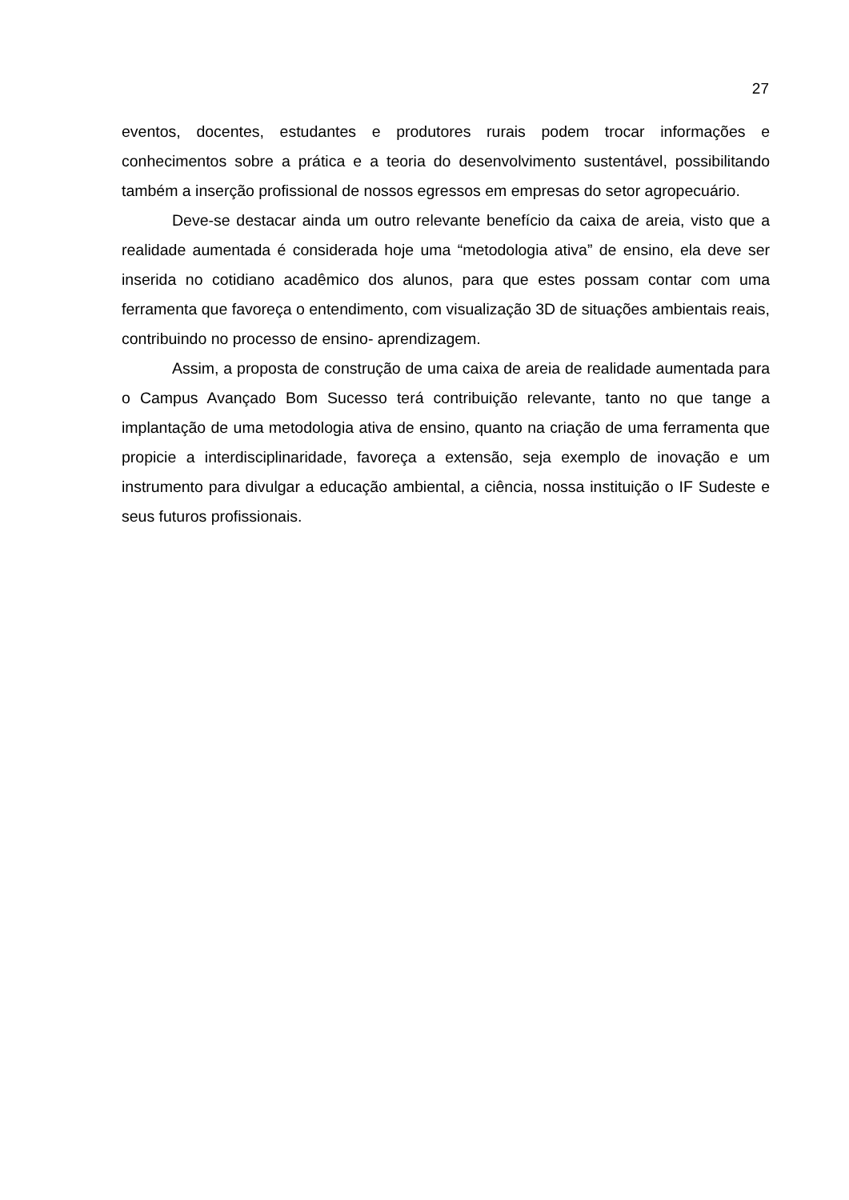27
eventos, docentes, estudantes e produtores rurais podem trocar informações e conhecimentos sobre a prática e a teoria do desenvolvimento sustentável, possibilitando também a inserção profissional de nossos egressos em empresas do setor agropecuário.
Deve-se destacar ainda um outro relevante benefício da caixa de areia, visto que a realidade aumentada é considerada hoje uma “metodologia ativa” de ensino, ela deve ser inserida no cotidiano acadêmico dos alunos, para que estes possam contar com uma ferramenta que favoreça o entendimento, com visualização 3D de situações ambientais reais, contribuindo no processo de ensino- aprendizagem.
Assim, a proposta de construção de uma caixa de areia de realidade aumentada para o Campus Avançado Bom Sucesso terá contribuição relevante, tanto no que tange a implantação de uma metodologia ativa de ensino, quanto na criação de uma ferramenta que propicie a interdisciplinaridade, favoreça a extensão, seja exemplo de inovação e um instrumento para divulgar a educação ambiental, a ciência, nossa instituição o IF Sudeste e seus futuros profissionais.